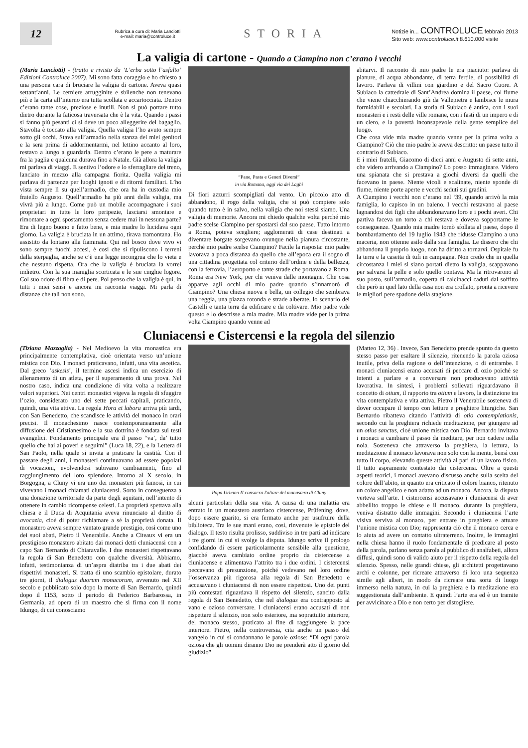12
Rubrica a cura di: Maria Lanciotti
e-mail: maria@controluce.it
STORIA
Notizie in... CONTROLUCE febbraio 2013
Sito web: www.controluce.it 8.610.000 visite
La valigia di cartone - Quando a Ciampino non c’erano i vecchi
(Maria Lanciotti) - (tratto e rivisto da ‘L’erba sotto l’asfalto’ Edizioni Controluce 2007). Mi sono fatta coraggio e ho chiesto a una persona cara di bruciare la valigia di cartone. Aveva quasi settant’anni. Le cerniere arrugginite e sbilenche non tenevano più e la carta all’interno era tutta scollata e accartocciata. Dentro c’erano tante cose, preziose e inutili. Non si può portare tutto dietro durante la faticosa traversata che è la vita. Quando i passi si fanno più pesanti ci si deve un poco alleggerire del bagaglio. Stavolta è toccato alla valigia. Quella valigia l’ho avuto sempre sotto gli occhi. Stava sull’armadio nella stanza dei miei genitori e la sera prima di addormentarmi, nel lettino accanto al loro, restavo a lungo a guardarla. Dentro c’erano le pere a maturare fra la paglia e qualcuna durava fino a Natale. Già allora la valigia mi parlava di viaggi. E sentivo l’odore e lo sferragliare del treno, lanciato in mezzo alla campagna fiorita. Quella valigia mi parlava di partenze per luoghi ignoti e di ritorni familiari. L’ho vista sempre lì su quell’armadio, che ora ha in custodia mio fratello Augusto. Quell’armadio ha più anni della valigia, ma vivrà più a lungo. Come può un mobile accompagnare i suoi proprietari in tutte le loro peripezie, lasciarsi smontare e rimontare a ogni spostamento senza cedere mai in nessuna parte? Era di legno buono e fatto bene, e mia madre lo lucidava ogni giorno. La valigia è bruciata in un attimo, tirava tramontana. Ho assistito da lontano alla fiammata. Qui nel bosco dove vivo vi sono sempre fuochi accesi, è così che si ripuliscono i terreni dalla sterpaglia, anche se c’è una legge incongrua che lo vieta e che nessuno rispetta. Ora che la valigia è bruciata la vorrei indietro. Con la sua maniglia scorticata e le sue cinghie logore. Col suo odore di fibra e di pere. Poi penso che la valigia è qui, in tutti i miei sensi e ancora mi racconta viaggi. Mi parla di distanze che tali non sono.
“Pane, Pasta e Generi Diversi”
in via Romana, oggi via dei Laghi
Di fiori azzurri scompigliati dal vento. Un piccolo atto di abbandono, il rogo della valigia, che si può compiere solo quando tutto è in salvo, nella valigia che noi stessi siamo. Una valigia di memorie. Ancora mi chiedo qualche volta perché mio padre scelse Ciampino per spostarsi dal suo paese. Tutto intorno a Roma, poteva scegliere; agglomerati di case destinati a diventare borgate sorgevano ovunque nella pianura circostante, perché mio padre scelse Ciampino? Facile la risposta: mio padre lavorava a poca distanza da quello che all’epoca era il sogno di una cittadina progettata col criterio dell’ordine e della bellezza, con la ferrovia, l’aeroporto e tante strade che portavano a Roma. Roma era New York, per chi veniva dalle montagne. Che cosa apparve agli occhi di mio padre quando s’innamorò di Ciampino? Una chiesa nuova e bella, un collegio che sembrava una reggia, una piazza rotonda e strade alberate, lo scenario dei Castelli e tanta terra da edificare e da coltivare. Mio padre vide questo e lo descrisse a mia madre. Mia madre vide per la prima volta Ciampino quando venne ad
abitarvi. Il racconto di mio padre le era piaciuto: parlava di pianure, di acqua abbondante, di terra fertile, di possibilità di lavoro. Parlava di villini con giardino e del Sacro Cuore. A Subiaco la cattedrale di Sant’Andrea domina il paese, col fiume che viene chiacchierando giù da Vallepietra e lambisce le mura formidabili e secolari. La storia di Subiaco è antica, con i suoi monasteri e i resti delle ville romane, con i fasti di un impero e di un clero, e la povertà inconsapevole della gente semplice del luogo.
Che cosa vide mia madre quando venne per la prima volta a Ciampino? Ciò che mio padre le aveva descritto: un paese tutto il contrario di Subiaco.
E i miei fratelli, Giacomo di dieci anni e Augusto di sette anni, che videro arrivando a Ciampino? Lo posso immaginare. Videro una spianata che si prestava a giochi diversi da quelli che facevano in paese. Niente vicoli e scalinate, niente sponde di fiume, niente porte aperte e vecchi seduti sui gradini.
A Ciampino i vecchi non c’erano nel ‘39, quando arrivò la mia famiglia, lo capisco in un baleno. I vecchi restavano al paese lagnandosi dei figli che abbandonavano loro e i pochi averi. Chi partiva faceva un torto a chi restava e doveva sopportarne le conseguenze. Quando mia madre tornò sfollata al paese, dopo il bombardamento del 19 luglio 1943 che ridusse Ciampino a una maceria, non ottenne asilo dalla sua famiglia. Le dissero che chi abbandona il proprio luogo, non ha diritto a tornarvi. Ospitale fu la terra e la casetta di tufi in campagna. Non credo che in quella circostanza i miei si siano portati dietro la valigia, scappavano per salvarsi la pelle e solo quello contava. Ma la ritrovarono al suo posto, sull’armadio, coperta di calcinacci caduti dal soffitto che però in quel lato della casa non era crollato, pronta a ricevere le migliori pere spadone della stagione.
Cluniacensi e Cistercensi e la regola del silenzio
(Tiziana Mazzaglia) - Nel Medioevo la vita monastica era principalmente contemplativa, cioè orientata verso un’unione mistica con Dio. I monaci praticavano, infatti, una vita ascetica. Dal greco ‘askesis’, il termine ascesi indica un esercizio di allenamento di un atleta, per il superamento di una prova. Nel nostro caso, indica una condizione di vita volta a realizzare valori superiori. Nei centri monastici vigeva la regola di sfuggire l’ozio, considerato uno dei sette peccati capitali, praticando, quindi, una vita attiva. La regola Hora et labora arriva più tardi, con San Benedetto, che scandisce le attività del monaco in orari precisi. Il monachesimo nasce contemporaneamente alla diffusione del Cristianesimo e la sua dottrina è fondata sui testi evangelici. Fondamento principale era il passo “va’, da’ tutto quello che hai ai poveri e seguimi” (Luca 18, 22), e la Lettera di San Paolo, nella quale si invita a praticare la castità. Con il passare degli anni, i monasteri continuavano ad essere popolati di vocazioni, evolvendosi subivano cambiamenti, fino al raggiungimento del loro splendore. Intorno al X secolo, in Borgogna, a Cluny vi era uno dei monasteri più famosi, in cui vivevano i monaci chiamati cluniacensi. Sorto in conseguenza a una donazione territoriale da parte degli aquitani, nell’intento di ottenere in cambio ricompense celesti. La proprietà spettava alla chiesa e il Duca di Acquitania aveva rinunciato al diritto di avocazia, cioè di poter richiamare a sé la proprietà donata. Il monastero aveva sempre vantato grande prestigio, così come uno dei suoi abati, Pietro il Venerabile. Anche a Citeaux vi era un prestigioso monastero abitato dai monaci detti cluniacensi con a capo San Bernardo di Chiaravalle. I due monasteri rispettavano la regola di San Benedetto con qualche diversità. Abbiamo, infatti, testimonianza di un’aspra diatriba tra i due abati dei rispettivi monasteri. Si tratta di uno scambio epistolare, durato tre giorni, il dialogus duorum monacorum, avvenuto nel XII secolo e pubblicato solo dopo la morte di San Bernardo, quindi dopo il 1153, sotto il periodo di Federico Barbarossa, in Germania, ad opera di un maestro che si firma con il nome Idungo, di cui conosciamo
Papa Urbano II consacra l'altare del monastero di Cluny
alcuni particolari della sua vita. A causa di una malattia era entrato in un monastero austriaco cistercense, Prüfening, dove, dopo essere guarito, si era fermato anche per usufruire della biblioteca. Tra le sue mani erano, così, rinvenute le epistole del dialogo. Il testo risulta prolisso, suddiviso in tre parti ad indicare i tre giorni in cui si svolge la disputa. Idungo scrive il prologo confidando di essere particolarmente sensibile alla questione, giacché aveva cambiato ordine proprio da cistercense a cluniacense e alimentava l’attrito tra i due ordini. I cistercensi peccavano di presunzione, poiché vedevano nel loro ordine l’osservanza più rigorosa alla regola di San Benedetto e accusavano i cluniacensi di non essere rispettosi. Uno dei punti più contestati riguardava il rispetto del silenzio, sancito dalla regola di San Benedetto, che nel dialogus era contrapposto al vano e ozioso conversare. I cluniacensi erano accusati di non rispettare il silenzio, non solo esteriore, ma soprattutto interiore, del monaco stesso, praticato al fine di raggiungere la pace interiore. Pietro, nella controversia, cita anche un passo del vangelo in cui si condannano le parole oziose: “Di ogni parola oziosa che gli uomini diranno Dio ne prenderà atto il giorno del giudizio”
(Matteo 12, 36) . Invece, San Benedetto prende spunto da questo stesso passo per esaltare il silenzio, ritenendo la parola oziosa inutile, priva della ragione o dell’intenzione, o di entrambe. I monaci cluniacensi erano accusati di peccare di ozio poiché se intenti a parlare e a conversare non producevano attività lavorativa. In sintesi, i problemi sollevati riguardavano il concetto di otium, il rapporto tra otium e lavoro, la distinzione tra vita contemplativa e vita attiva. Pietro il Venerabile sosteneva di dover occupare il tempo con letture e preghiere liturgiche. San Bernardo ribatteva citando l’attività di otio contemplationis, secondo cui la preghiera richiede meditazione, per giungere ad un otius sanctus, cioè unione mistica con Dio. Bernardo invitava i monaci a cambiare il passo da meditare, per non cadere nella noia. Sosteneva che attraverso la preghiera, la lettura, la meditazione il monaco lavorava non solo con la mente, bensì con tutto il corpo, elevando queste attività al pari di un lavoro fisico. Il tutto aspramente contestato dai cistercensi. Oltre a questi aspetti teorici, i monaci avevano discusso anche sulla scelta del colore dell’abito, in quanto era criticato il colore bianco, ritenuto un colore angelico e non adatto ad un monaco. Ancora, la disputa verteva sull’arte. I cistercensi accusavano i cluniacensi di aver abbellito troppo le chiese e il monaco, durante la preghiera, veniva distratto dalle immagini. Secondo i cluniacensi l’arte visiva serviva al monaco, per entrare in preghiera e attuare l’unione mistica con Dio; rappresenta ciò che il monaco cerca e lo aiuta ad avere un contatto ultraterreno. Inoltre, le immagini nella chiesa hanno il ruolo fondamentale di predicare al posto della parola, parlano senza parola al pubblico di analfabeti, allora diffusi, quindi sono di valido aiuto per il rispetto della regola del silenzio. Spesso, nelle grandi chiese, gli architetti progettavano archi e colonne, per ricreare attraverso di loro una sequenza simile agli alberi, in modo da ricreare una sorta di luogo immerso nella natura, in cui la preghiera e la meditazione era suggestionata dall’ambiente. E quindi l’arte era ed è un tramite per avvicinare a Dio e non certo per distogliere.